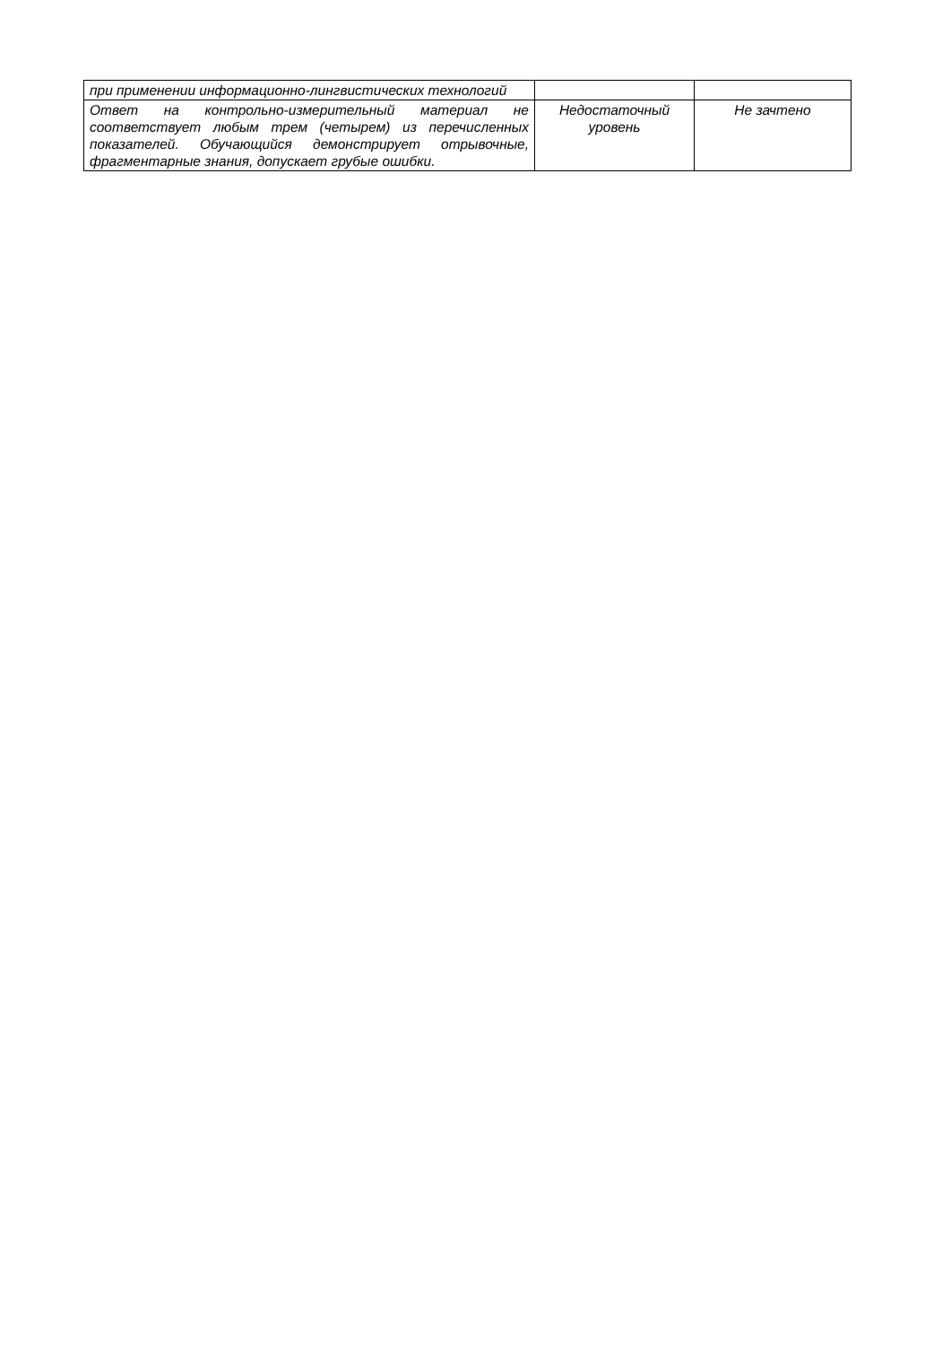| при применении информационно-лингвистических технологий | | |
| Ответ на контрольно-измерительный материал не соответствует любым трем (четырем) из перечисленных показателей. Обучающийся демонстрирует отрывочные, фрагментарные знания, допускает грубые ошибки. | Недостаточный уровень | Не зачтено |